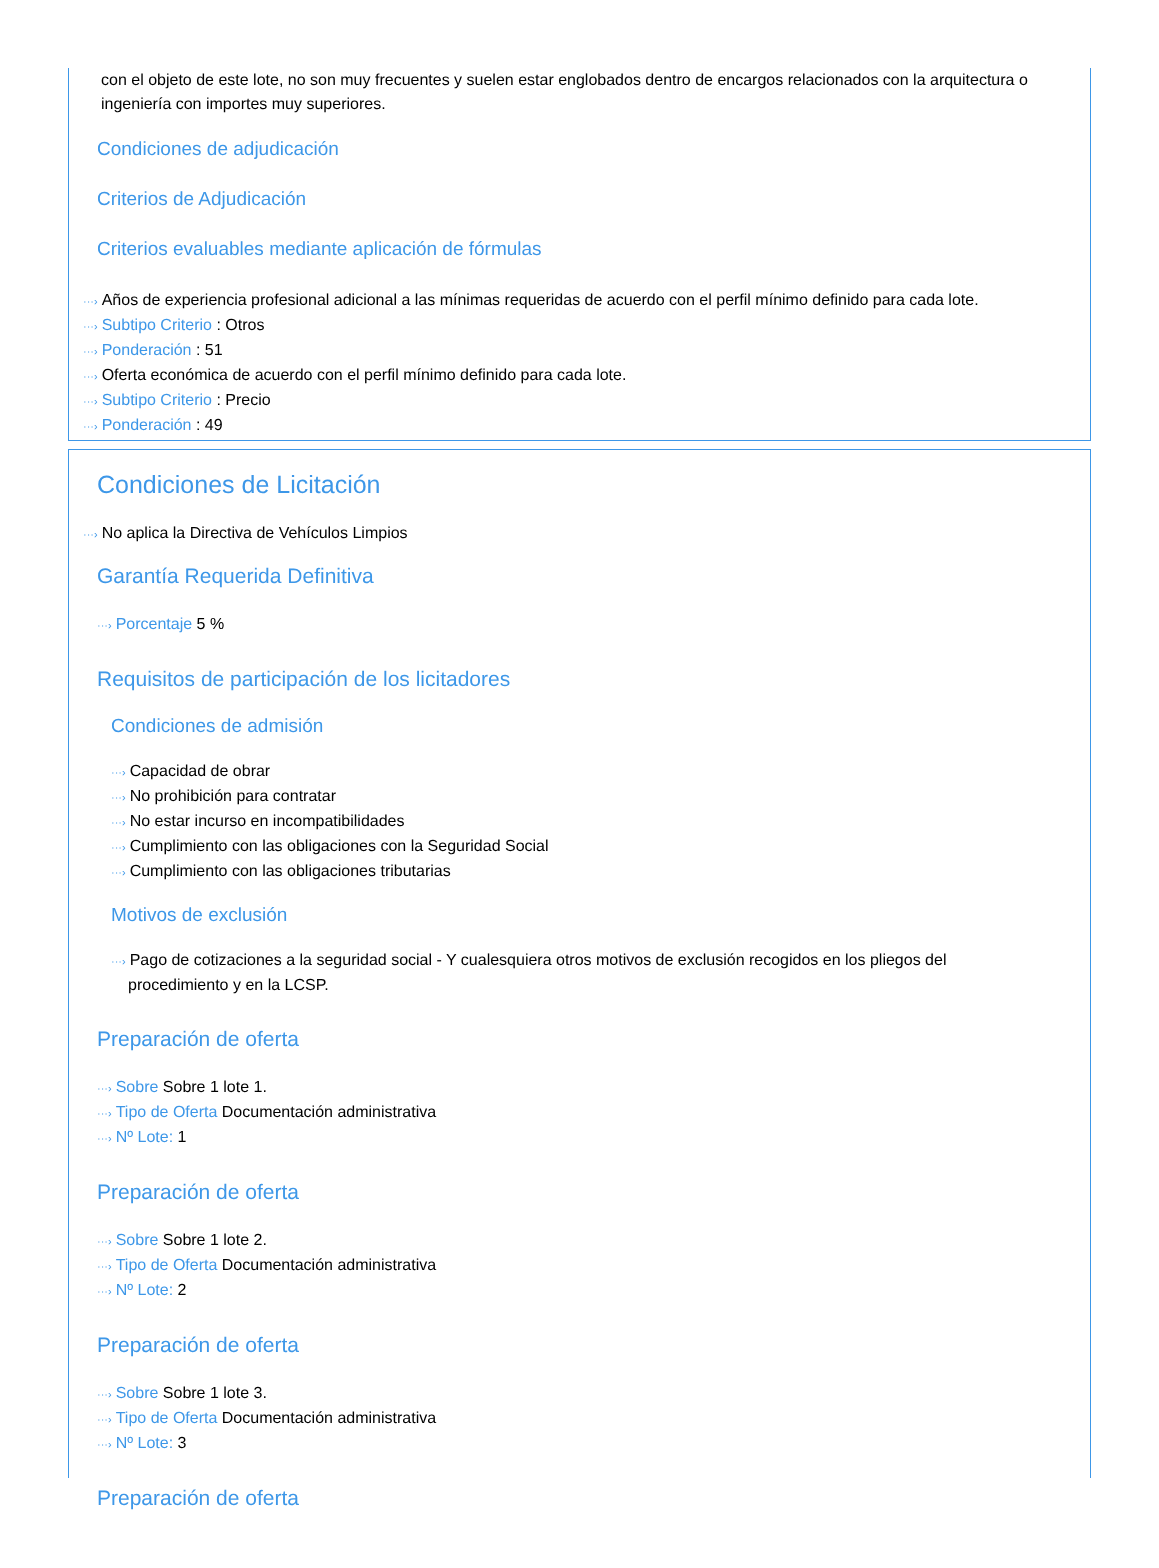con el objeto de este lote, no son muy frecuentes y suelen estar englobados dentro de encargos relacionados con la arquitectura o ingeniería con importes muy superiores.
Condiciones de adjudicación
Criterios de Adjudicación
Criterios evaluables mediante aplicación de fórmulas
···› Años de experiencia profesional adicional a las mínimas requeridas de acuerdo con el perfil mínimo definido para cada lote.
···› Subtipo Criterio : Otros
···› Ponderación : 51
···› Oferta económica de acuerdo con el perfil mínimo definido para cada lote.
···› Subtipo Criterio : Precio
···› Ponderación : 49
Condiciones de Licitación
···› No aplica la Directiva de Vehículos Limpios
Garantía Requerida Definitiva
···› Porcentaje 5 %
Requisitos de participación de los licitadores
Condiciones de admisión
···› Capacidad de obrar
···› No prohibición para contratar
···› No estar incurso en incompatibilidades
···› Cumplimiento con las obligaciones con la Seguridad Social
···› Cumplimiento con las obligaciones tributarias
Motivos de exclusión
···› Pago de cotizaciones a la seguridad social - Y cualesquiera otros motivos de exclusión recogidos en los pliegos del
procedimiento y en la LCSP.
Preparación de oferta
···› Sobre Sobre 1 lote 1.
···› Tipo de Oferta Documentación administrativa
···› Nº Lote: 1
Preparación de oferta
···› Sobre Sobre 1 lote 2.
···› Tipo de Oferta Documentación administrativa
···› Nº Lote: 2
Preparación de oferta
···› Sobre Sobre 1 lote 3.
···› Tipo de Oferta Documentación administrativa
···› Nº Lote: 3
Preparación de oferta